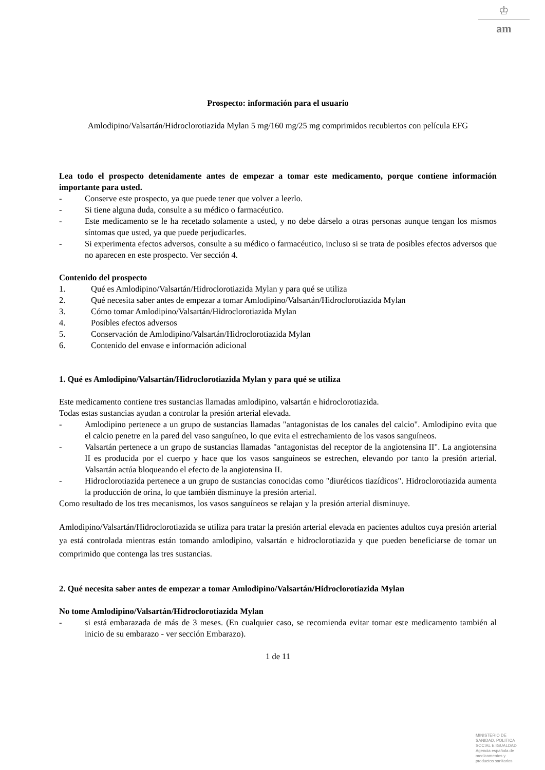♔
am
Prospecto: información para el usuario
Amlodipino/Valsartán/Hidroclorotiazida Mylan 5 mg/160 mg/25 mg comprimidos recubiertos con película EFG
Lea todo el prospecto detenidamente antes de empezar a tomar este medicamento, porque contiene información importante para usted.
- Conserve este prospecto, ya que puede tener que volver a leerlo.
- Si tiene alguna duda, consulte a su médico o farmacéutico.
- Este medicamento se le ha recetado solamente a usted, y no debe dárselo a otras personas aunque tengan los mismos síntomas que usted, ya que puede perjudicarles.
- Si experimenta efectos adversos, consulte a su médico o farmacéutico, incluso si se trata de posibles efectos adversos que no aparecen en este prospecto. Ver sección 4.
Contenido del prospecto
1. Qué es Amlodipino/Valsartán/Hidroclorotiazida Mylan y para qué se utiliza
2. Qué necesita saber antes de empezar a tomar Amlodipino/Valsartán/Hidroclorotiazida Mylan
3. Cómo tomar Amlodipino/Valsartán/Hidroclorotiazida Mylan
4. Posibles efectos adversos
5. Conservación de Amlodipino/Valsartán/Hidroclorotiazida Mylan
6. Contenido del envase e información adicional
1. Qué es Amlodipino/Valsartán/Hidroclorotiazida Mylan y para qué se utiliza
Este medicamento contiene tres sustancias llamadas amlodipino, valsartán e hidroclorotiazida.
Todas estas sustancias ayudan a controlar la presión arterial elevada.
- Amlodipino pertenece a un grupo de sustancias llamadas "antagonistas de los canales del calcio". Amlodipino evita que el calcio penetre en la pared del vaso sanguíneo, lo que evita el estrechamiento de los vasos sanguíneos.
- Valsartán pertenece a un grupo de sustancias llamadas "antagonistas del receptor de la angiotensina II". La angiotensina II es producida por el cuerpo y hace que los vasos sanguíneos se estrechen, elevando por tanto la presión arterial. Valsartán actúa bloqueando el efecto de la angiotensina II.
- Hidroclorotiazida pertenece a un grupo de sustancias conocidas como "diuréticos tiazídicos". Hidroclorotiazida aumenta la producción de orina, lo que también disminuye la presión arterial.
Como resultado de los tres mecanismos, los vasos sanguíneos se relajan y la presión arterial disminuye.
Amlodipino/Valsartán/Hidroclorotiazida se utiliza para tratar la presión arterial elevada en pacientes adultos cuya presión arterial ya está controlada mientras están tomando amlodipino, valsartán e hidroclorotiazida y que pueden beneficiarse de tomar un comprimido que contenga las tres sustancias.
2. Qué necesita saber antes de empezar a tomar Amlodipino/Valsartán/Hidroclorotiazida Mylan
No tome Amlodipino/Valsartán/Hidroclorotiazida Mylan
- si está embarazada de más de 3 meses. (En cualquier caso, se recomienda evitar tomar este medicamento también al inicio de su embarazo - ver sección Embarazo).
1 de 11
MINISTERIO DE
SANIDAD, POLITICA
SOCIAL E IGUALDAD
Agencia española de
medicamentos y
productos sanitarios